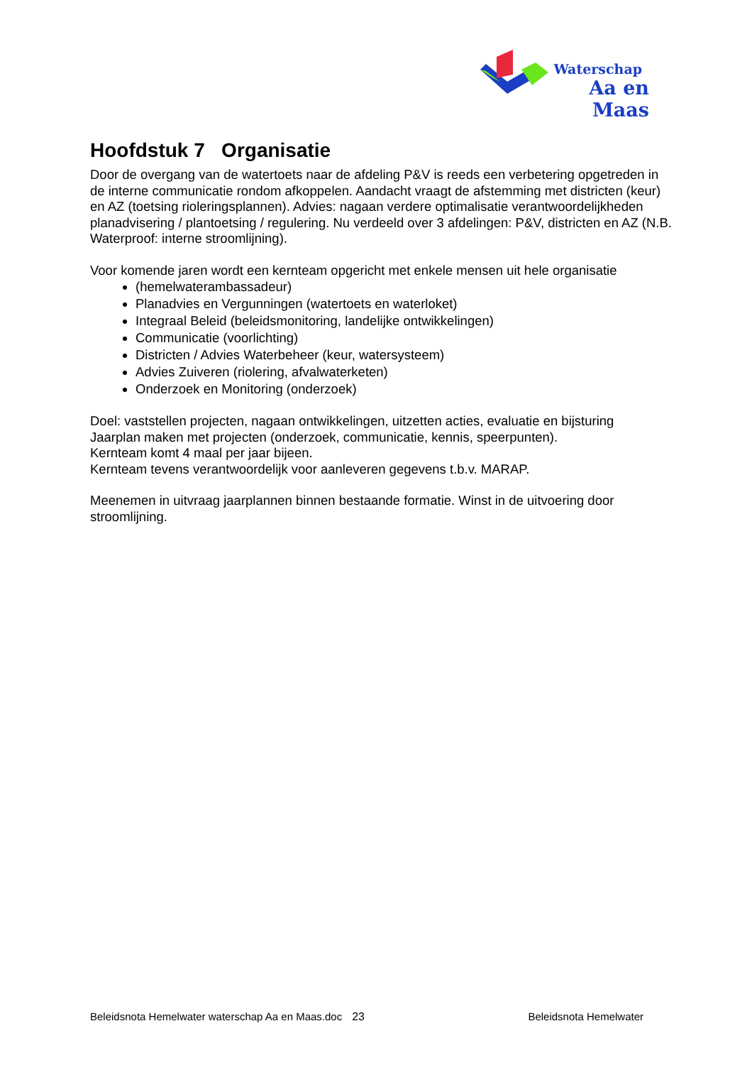Waterschap
Aa en Maas
Hoofdstuk 7 Organisatie
Door de overgang van de watertoets naar de afdeling P&V is reeds een verbetering opgetreden in de interne communicatie rondom afkoppelen. Aandacht vraagt de afstemming met districten (keur) en AZ (toetsing rioleringsplannen). Advies: nagaan verdere optimalisatie verantwoordelijkheden planadvisering / plantoetsing / regulering. Nu verdeeld over 3 afdelingen: P&V, districten en AZ (N.B. Waterproof: interne stroomlijning).
Voor komende jaren wordt een kernteam opgericht met enkele mensen uit hele organisatie
(hemelwaterambassadeur)
Planadvies en Vergunningen (watertoets en waterloket)
Integraal Beleid (beleidsmonitoring, landelijke ontwikkelingen)
Communicatie (voorlichting)
Districten / Advies Waterbeheer (keur, watersysteem)
Advies Zuiveren (riolering, afvalwaterketen)
Onderzoek en Monitoring (onderzoek)
Doel: vaststellen projecten, nagaan ontwikkelingen, uitzetten acties, evaluatie en bijsturing
Jaarplan maken met projecten (onderzoek, communicatie, kennis, speerpunten).
Kernteam komt 4 maal per jaar bijeen.
Kernteam tevens verantwoordelijk voor aanleveren gegevens t.b.v. MARAP.
Meenemen in uitvraag jaarplannen binnen bestaande formatie. Winst in de uitvoering door stroomlijning.
Beleidsnota Hemelwater waterschap Aa en Maas.doc 23 Beleidsnota Hemelwater